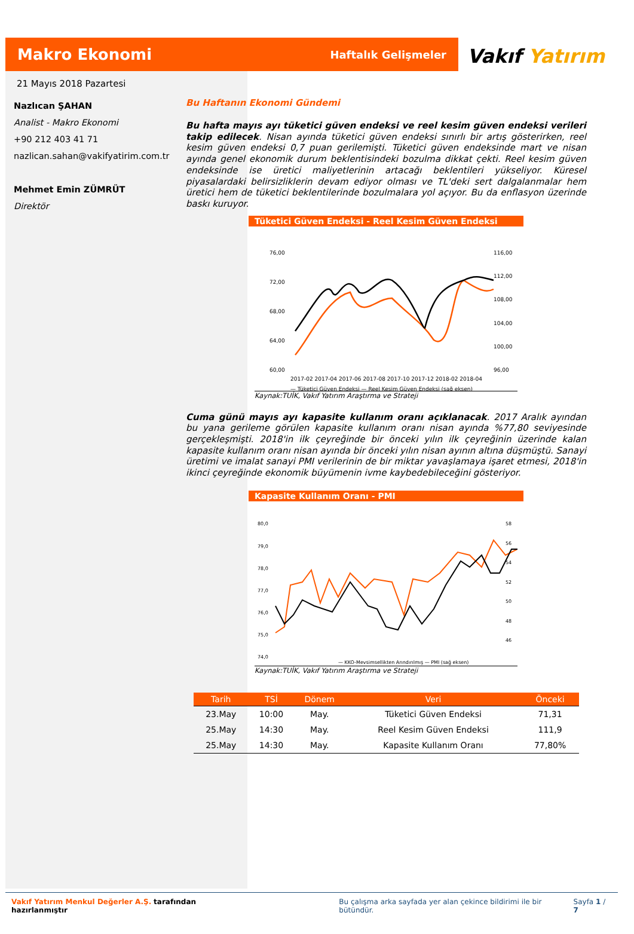Makro Ekonomi
Haftalık Gelişmeler
Vakıf Yatırım
21 Mayıs 2018 Pazartesi
Nazlıcan ŞAHAN
Analist - Makro Ekonomi
+90 212 403 41 71
nazlican.sahan@vakifyatirim.com.tr
Mehmet Emin ZÜMRÜT
Direktör
Bu Haftanın Ekonomi Gündemi
Bu hafta mayıs ayı tüketici güven endeksi ve reel kesim güven endeksi verileri takip edilecek. Nisan ayında tüketici güven endeksi sınırlı bir artış gösterirken, reel kesim güven endeksi 0,7 puan gerilemişti. Tüketici güven endeksinde mart ve nisan ayında genel ekonomik durum beklentisindeki bozulma dikkat çekti. Reel kesim güven endeksinde ise üretici maliyetlerinin artacağı beklentileri yükseliyor. Küresel piyasalardaki belirsizliklerin devam ediyor olması ve TL'deki sert dalgalanmalar hem üretici hem de tüketici beklentilerinde bozulmalara yol açıyor. Bu da enflasyon üzerinde baskı kuruyor.
Tüketici Güven Endeksi - Reel Kesim Güven Endeksi
76,00
72,00
68,00
64,00
60,00
116,00
112,00
108,00
104,00
100,00
96,00
2017-02 2017-04 2017-06 2017-08 2017-10 2017-12 2018-02 2018-04
— Tüketici Güven Endeksi — Reel Kesim Güven Endeksi (sağ eksen)
Kaynak:TUİK, Vakıf Yatırım Araştırma ve Strateji
Cuma günü mayıs ayı kapasite kullanım oranı açıklanacak. 2017 Aralık ayından bu yana gerileme görülen kapasite kullanım oranı nisan ayında %77,80 seviyesinde gerçekleşmişti. 2018'in ilk çeyreğinde bir önceki yılın ilk çeyreğinin üzerinde kalan kapasite kullanım oranı nisan ayında bir önceki yılın nisan ayının altına düşmüştü. Sanayi üretimi ve imalat sanayi PMI verilerinin de bir miktar yavaşlamaya işaret etmesi, 2018'in ikinci çeyreğinde ekonomik büyümenin ivme kaybedebileceğini gösteriyor.
Kapasite Kullanım Oranı - PMI
80,0
79,0
78,0
77,0
76,0
75,0
74,0
58
56
54
52
50
48
46
— KKO-Mevsimsellikten Arındırılmış — PMI (sağ eksen)
Kaynak:TUİK, Vakıf Yatırım Araştırma ve Strateji
| Tarih | TSİ | Dönem | Veri | Önceki |
| --- | --- | --- | --- | --- |
| 23.May | 10:00 | May. | Tüketici Güven Endeksi | 71,31 |
| 25.May | 14:30 | May. | Reel Kesim Güven Endeksi | 111,9 |
| 25.May | 14:30 | May. | Kapasite Kullanım Oranı | 77,80% |
Vakıf Yatırım Menkul Değerler A.Ş. tarafından hazırlanmıştır Bu çalışma arka sayfada yer alan çekince bildirimi ile bir bütündür. Sayfa 1 / 7